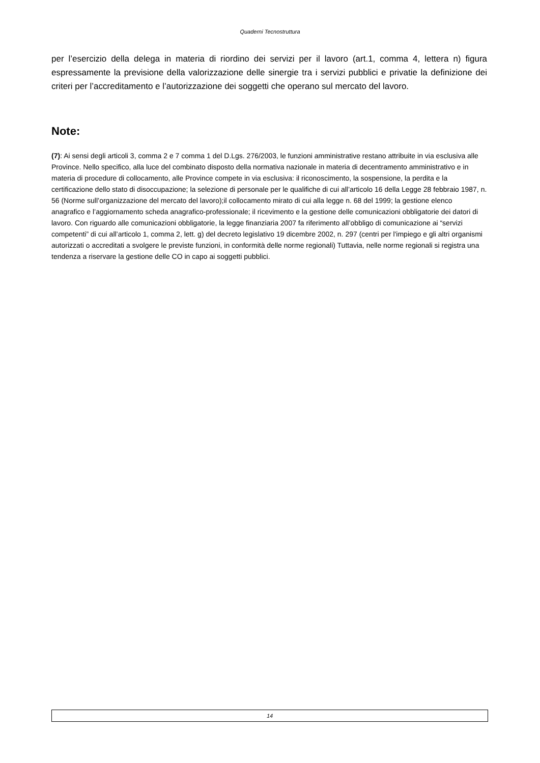Quaderni Tecnostruttura
per l’esercizio della delega in materia di riordino dei servizi per il lavoro (art.1, comma 4, lettera n) figura espressamente la previsione della valorizzazione delle sinergie tra i servizi pubblici e privatie la definizione dei criteri per l’accreditamento e l’autorizzazione dei soggetti che operano sul mercato del lavoro.
Note:
(7): Ai sensi degli articoli 3, comma 2 e 7 comma 1 del D.Lgs. 276/2003, le funzioni amministrative restano attribuite in via esclusiva alle Province. Nello specifico, alla luce del combinato disposto della normativa nazionale in materia di decentramento amministrativo e in materia di procedure di collocamento, alle Province compete in via esclusiva: il riconoscimento, la sospensione, la perdita e la certificazione dello stato di disoccupazione; la selezione di personale per le qualifiche di cui all’articolo 16 della Legge 28 febbraio 1987, n. 56 (Norme sull’organizzazione del mercato del lavoro);il collocamento mirato di cui alla legge n. 68 del 1999; la gestione elenco anagrafico e l’aggiornamento scheda anagrafico-professionale; il ricevimento e la gestione delle comunicazioni obbligatorie dei datori di lavoro. Con riguardo alle comunicazioni obbligatorie, la legge finanziaria 2007 fa riferimento all’obbligo di comunicazione ai “servizi competenti” di cui all’articolo 1, comma 2, lett. g) del decreto legislativo 19 dicembre 2002, n. 297 (centri per l'impiego e gli altri organismi autorizzati o accreditati a svolgere le previste funzioni, in conformità delle norme regionali) Tuttavia, nelle norme regionali si registra una tendenza a riservare la gestione delle CO in capo ai soggetti pubblici.
14